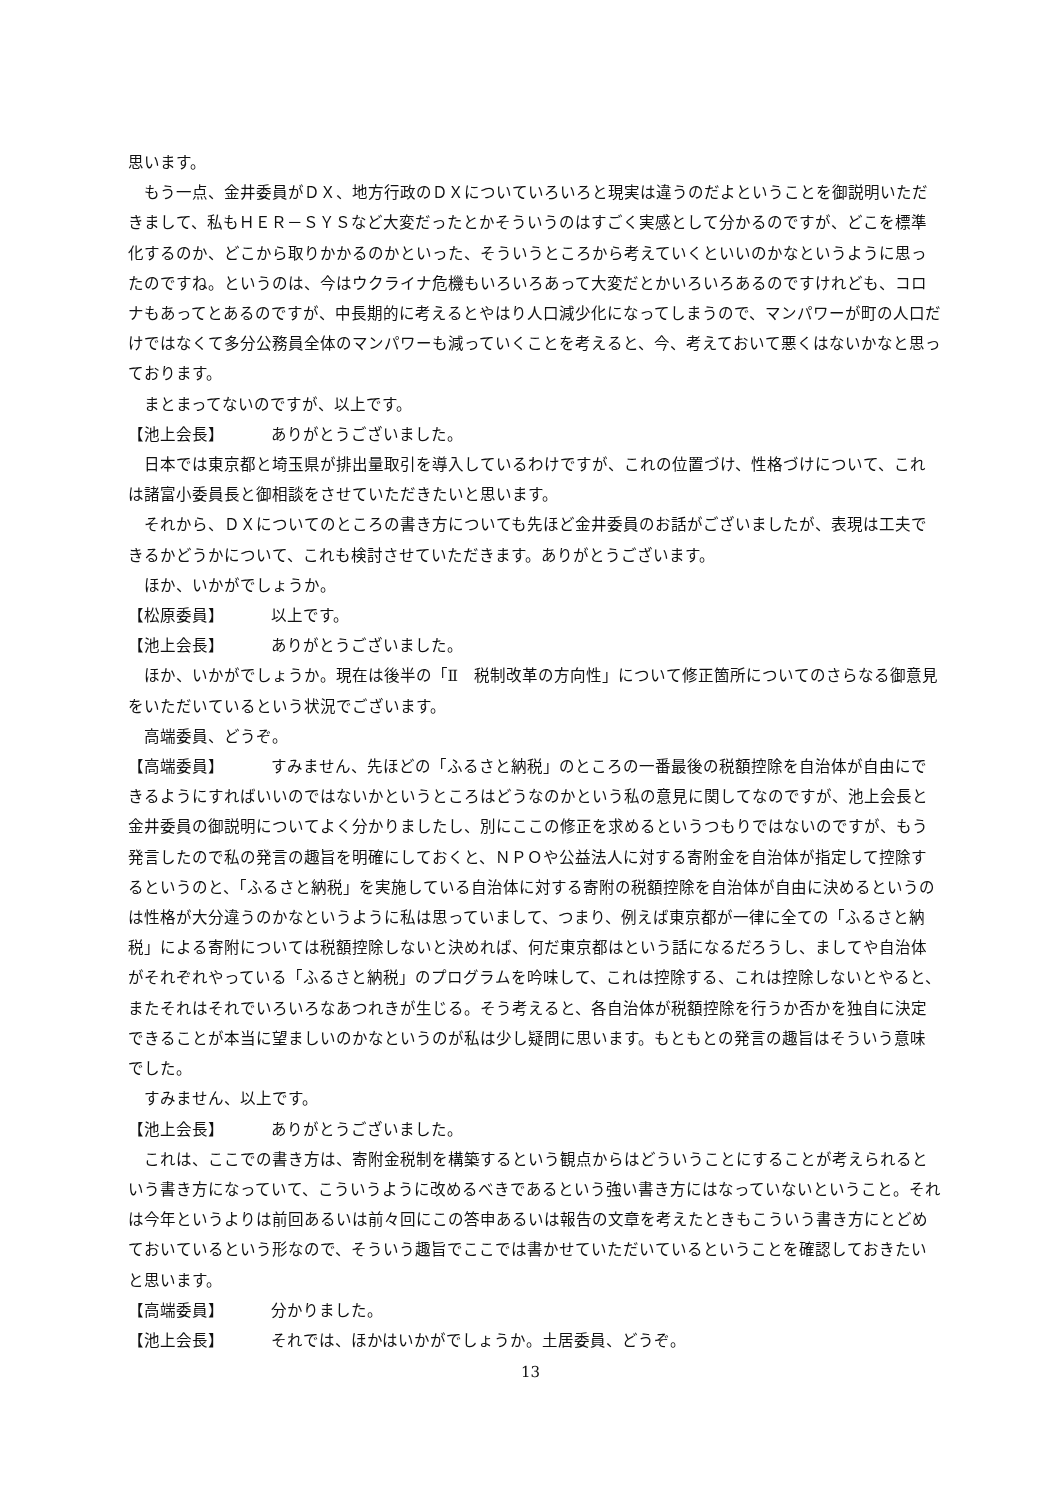思います。
もう一点、金井委員がＤＸ、地方行政のＤＸについていろいろと現実は違うのだよということを御説明いただきまして、私もＨＥＲ－ＳＹＳなど大変だったとかそういうのはすごく実感として分かるのですが、どこを標準化するのか、どこから取りかかるのかといった、そういうところから考えていくといいのかなというように思ったのですね。というのは、今はウクライナ危機もいろいろあって大変だとかいろいろあるのですけれども、コロナもあってとあるのですが、中長期的に考えるとやはり人口減少化になってしまうので、マンパワーが町の人口だけではなくて多分公務員全体のマンパワーも減っていくことを考えると、今、考えておいて悪くはないかなと思っております。
まとまってないのですが、以上です。
【池上会長】 ありがとうございました。
日本では東京都と埼玉県が排出量取引を導入しているわけですが、これの位置づけ、性格づけについて、これは諸富小委員長と御相談をさせていただきたいと思います。
それから、ＤＸについてのところの書き方についても先ほど金井委員のお話がございましたが、表現は工夫できるかどうかについて、これも検討させていただきます。ありがとうございます。
ほか、いかがでしょうか。
【松原委員】 以上です。
【池上会長】 ありがとうございました。
ほか、いかがでしょうか。現在は後半の「Ⅱ　税制改革の方向性」について修正箇所についてのさらなる御意見をいただいているという状況でございます。
高端委員、どうぞ。
【高端委員】 すみません、先ほどの「ふるさと納税」のところの一番最後の税額控除を自治体が自由にできるようにすればいいのではないかというところはどうなのかという私の意見に関してなのですが、池上会長と金井委員の御説明についてよく分かりましたし、別にここの修正を求めるというつもりではないのですが、もう発言したので私の発言の趣旨を明確にしておくと、ＮＰＯや公益法人に対する寄附金を自治体が指定して控除するというのと、「ふるさと納税」を実施している自治体に対する寄附の税額控除を自治体が自由に決めるというのは性格が大分違うのかなというように私は思っていまして、つまり、例えば東京都が一律に全ての「ふるさと納税」による寄附については税額控除しないと決めれば、何だ東京都はという話になるだろうし、ましてや自治体がそれぞれやっている「ふるさと納税」のプログラムを吟味して、これは控除する、これは控除しないとやると、またそれはそれでいろいろなあつれきが生じる。そう考えると、各自治体が税額控除を行うか否かを独自に決定できることが本当に望ましいのかなというのが私は少し疑問に思います。もともとの発言の趣旨はそういう意味でした。
すみません、以上です。
【池上会長】 ありがとうございました。
これは、ここでの書き方は、寄附金税制を構築するという観点からはどういうことにすることが考えられるという書き方になっていて、こういうように改めるべきであるという強い書き方にはなっていないということ。それは今年というよりは前回あるいは前々回にこの答申あるいは報告の文章を考えたときもこういう書き方にとどめておいているという形なので、そういう趣旨でここでは書かせていただいているということを確認しておきたいと思います。
【高端委員】 分かりました。
【池上会長】 それでは、ほかはいかがでしょうか。土居委員、どうぞ。
13